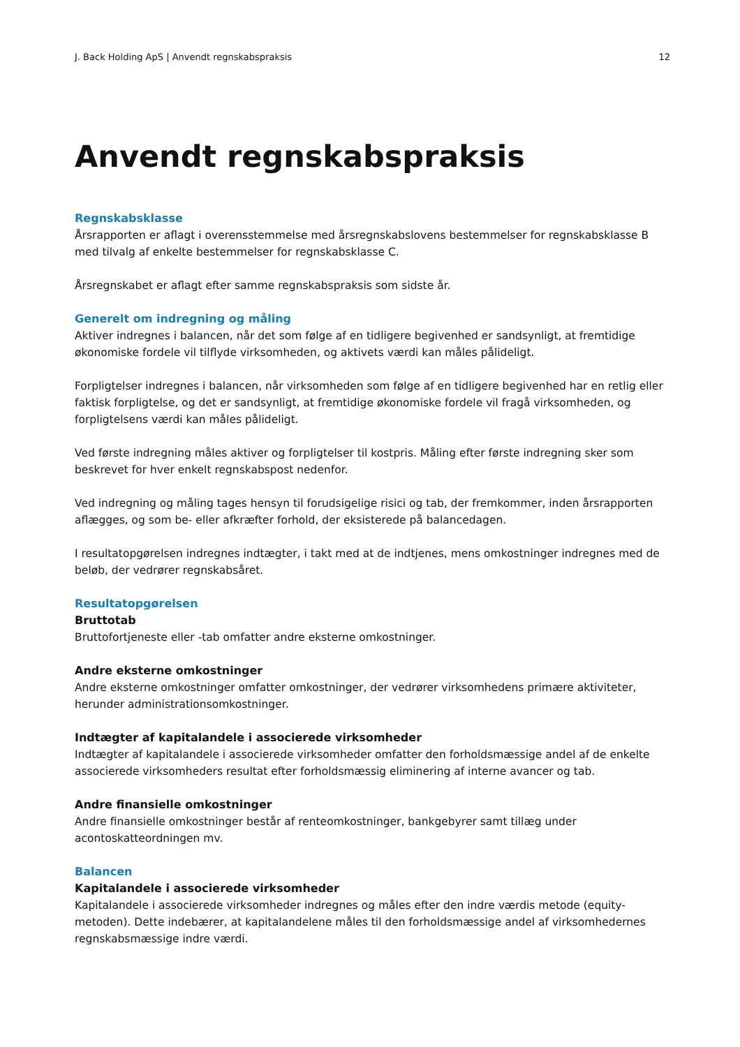J. Back Holding ApS | Anvendt regnskabspraksis 12
Anvendt regnskabspraksis
Regnskabsklasse
Årsrapporten er aflagt i overensstemmelse med årsregnskabslovens bestemmelser for regnskabsklasse B med tilvalg af enkelte bestemmelser for regnskabsklasse C.
Årsregnskabet er aflagt efter samme regnskabspraksis som sidste år.
Generelt om indregning og måling
Aktiver indregnes i balancen, når det som følge af en tidligere begivenhed er sandsynligt, at fremtidige økonomiske fordele vil tilflyde virksomheden, og aktivets værdi kan måles pålideligt.
Forpligtelser indregnes i balancen, når virksomheden som følge af en tidligere begivenhed har en retlig eller faktisk forpligtelse, og det er sandsynligt, at fremtidige økonomiske fordele vil fragå virksomheden, og forpligtelsens værdi kan måles pålideligt.
Ved første indregning måles aktiver og forpligtelser til kostpris. Måling efter første indregning sker som beskrevet for hver enkelt regnskabspost nedenfor.
Ved indregning og måling tages hensyn til forudsigelige risici og tab, der fremkommer, inden årsrapporten aflægges, og som be- eller afkræfter forhold, der eksisterede på balancedagen.
I resultatopgørelsen indregnes indtægter, i takt med at de indtjenes, mens omkostninger indregnes med de beløb, der vedrører regnskabsåret.
Resultatopgørelsen
Bruttotab
Bruttofortjeneste eller -tab omfatter andre eksterne omkostninger.
Andre eksterne omkostninger
Andre eksterne omkostninger omfatter omkostninger, der vedrører virksomhedens primære aktiviteter, herunder administrationsomkostninger.
Indtægter af kapitalandele i associerede virksomheder
Indtægter af kapitalandele i associerede virksomheder omfatter den forholdsmæssige andel af de enkelte associerede virksomheders resultat efter forholdsmæssig eliminering af interne avancer og tab.
Andre finansielle omkostninger
Andre finansielle omkostninger består af renteomkostninger, bankgebyrer samt tillæg under acontoskatteordningen mv.
Balancen
Kapitalandele i associerede virksomheder
Kapitalandele i associerede virksomheder indregnes og måles efter den indre værdis metode (equity-metoden). Dette indebærer, at kapitalandelene måles til den forholdsmæssige andel af virksomhedernes regnskabsmæssige indre værdi.